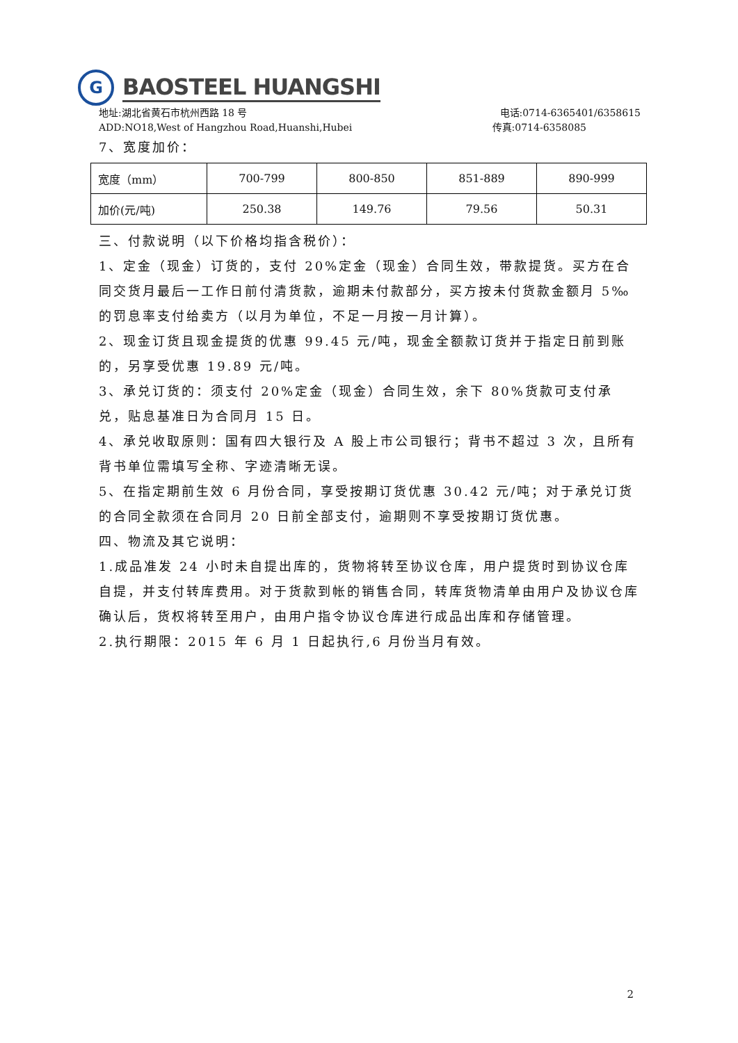G
BAOSTEEL HUANGSHI
地址:湖北省黄石市杭州西路 18 号 电话:0714-6365401/6358615
ADD:NO18,West of Hangzhou Road,Huanshi,Hubei 传真:0714-6358085
7、宽度加价：
| 宽度（mm） | 700-799 | 800-850 | 851-889 | 890-999 |
| 加价(元/吨) | 250.38 | 149.76 | 79.56 | 50.31 |
三、付款说明（以下价格均指含税价）：
1、定金（现金）订货的，支付 20%定金（现金）合同生效，带款提货。买方在合同交货月最后一工作日前付清货款，逾期未付款部分，买方按未付货款金额月 5‰的罚息率支付给卖方（以月为单位，不足一月按一月计算）。
2、现金订货且现金提货的优惠 99.45 元/吨，现金全额款订货并于指定日前到账的，另享受优惠 19.89 元/吨。
3、承兑订货的：须支付 20%定金（现金）合同生效，余下 80%货款可支付承兑，贴息基准日为合同月 15 日。
4、承兑收取原则：国有四大银行及 A 股上市公司银行；背书不超过 3 次，且所有背书单位需填写全称、字迹清晰无误。
5、在指定期前生效 6 月份合同，享受按期订货优惠 30.42 元/吨；对于承兑订货的合同全款须在合同月 20 日前全部支付，逾期则不享受按期订货优惠。
四、物流及其它说明：
1.成品准发 24 小时未自提出库的，货物将转至协议仓库，用户提货时到协议仓库自提，并支付转库费用。对于货款到帐的销售合同，转库货物清单由用户及协议仓库确认后，货权将转至用户，由用户指令协议仓库进行成品出库和存储管理。
2.执行期限：2015 年 6 月 1 日起执行,6 月份当月有效。
2